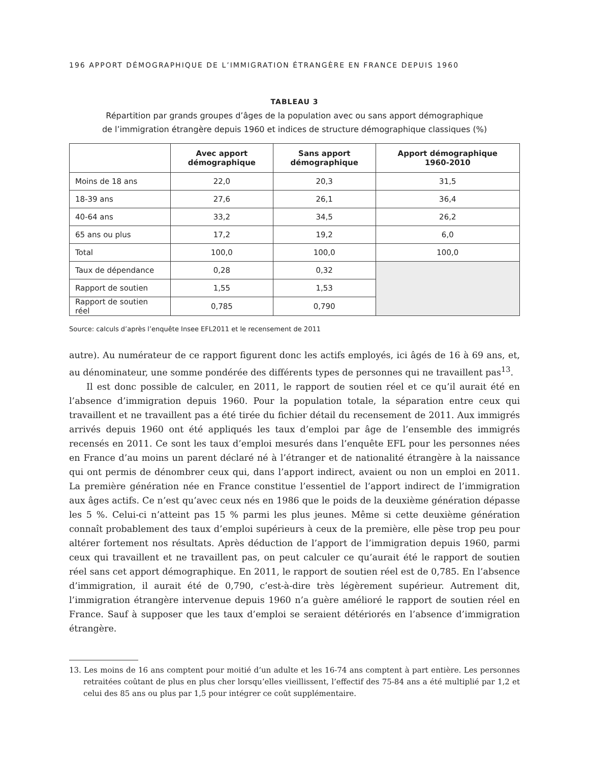196 APPORT DÉMOGRAPHIQUE DE L’IMMIGRATION ÉTRANGÈRE EN FRANCE DEPUIS 1960
TABLEAU 3
Répartition par grands groupes d’âges de la population avec ou sans apport démographique
de l’immigration étrangère depuis 1960 et indices de structure démographique classiques (%)
| | Avec apport démographique | Sans apport démographique | Apport démographique 1960-2010 |
| --- | --- | --- | --- |
| Moins de 18 ans | 22,0 | 20,3 | 31,5 |
| 18-39 ans | 27,6 | 26,1 | 36,4 |
| 40-64 ans | 33,2 | 34,5 | 26,2 |
| 65 ans ou plus | 17,2 | 19,2 | 6,0 |
| Total | 100,0 | 100,0 | 100,0 |
| Taux de dépendance | 0,28 | 0,32 | |
| Rapport de soutien | 1,55 | 1,53 | |
| Rapport de soutien réel | 0,785 | 0,790 | |
Source: calculs d’après l’enquête Insee EFL2011 et le recensement de 2011
autre). Au numérateur de ce rapport figurent donc les actifs employés, ici âgés de 16 à 69 ans, et, au dénominateur, une somme pondérée des différents types de personnes qui ne travaillent pas<sup>13</sup>.
Il est donc possible de calculer, en 2011, le rapport de soutien réel et ce qu’il aurait été en l’absence d’immigration depuis 1960. Pour la population totale, la séparation entre ceux qui travaillent et ne travaillent pas a été tirée du fichier détail du recensement de 2011. Aux immigrés arrivés depuis 1960 ont été appliqués les taux d’emploi par âge de l’ensemble des immigrés recensés en 2011. Ce sont les taux d’emploi mesurés dans l’enquête EFL pour les personnes nées en France d’au moins un parent déclaré né à l’étranger et de nationalité étrangère à la naissance qui ont permis de dénombrer ceux qui, dans l’apport indirect, avaient ou non un emploi en 2011. La première génération née en France constitue l’essentiel de l’apport indirect de l’immigration aux âges actifs. Ce n’est qu’avec ceux nés en 1986 que le poids de la deuxième génération dépasse les 5 %. Celui-ci n’atteint pas 15 % parmi les plus jeunes. Même si cette deuxième génération connaît probablement des taux d’emploi supérieurs à ceux de la première, elle pèse trop peu pour altérer fortement nos résultats. Après déduction de l’apport de l’immigration depuis 1960, parmi ceux qui travaillent et ne travaillent pas, on peut calculer ce qu’aurait été le rapport de soutien réel sans cet apport démographique. En 2011, le rapport de soutien réel est de 0,785. En l’absence d’immigration, il aurait été de 0,790, c’est-à-dire très légèrement supérieur. Autrement dit, l’immigration étrangère intervenue depuis 1960 n’a guère amélioré le rapport de soutien réel en France. Sauf à supposer que les taux d’emploi se seraient détériorés en l’absence d’immigration étrangère.
13. Les moins de 16 ans comptent pour moitié d’un adulte et les 16-74 ans comptent à part entière. Les personnes retraitées coûtant de plus en plus cher lorsqu’elles vieillissent, l’effectif des 75-84 ans a été multiplié par 1,2 et celui des 85 ans ou plus par 1,5 pour intégrer ce coût supplémentaire.